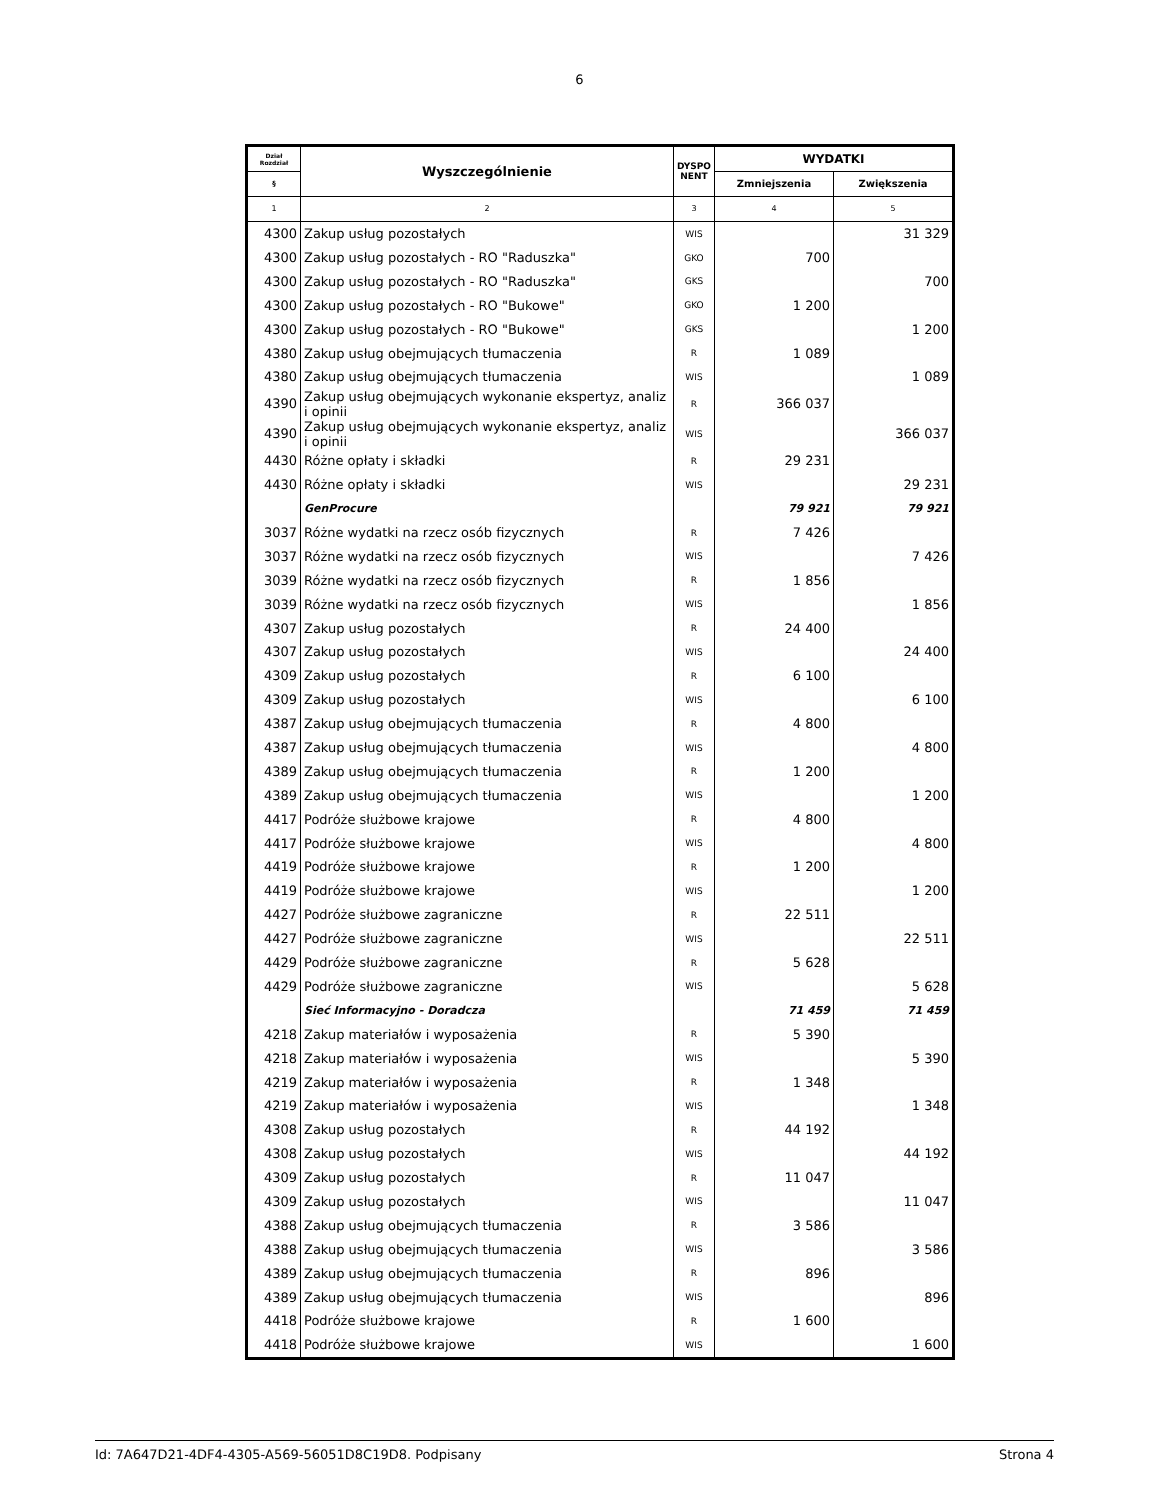6
| Dział Rozdział | Wyszczególnienie | DYSPO NENT | WYDATKI | |
| --- | --- | --- | --- | --- |
| § | | | Zmniejszenia | Zwiększenia |
| 1 | 2 | 3 | 4 | 5 |
| 4300 | Zakup usług pozostałych | WIS | | 31 329 |
| 4300 | Zakup usług pozostałych - RO "Raduszka" | GKO | 700 | |
| 4300 | Zakup usług pozostałych - RO "Raduszka" | GKS | | 700 |
| 4300 | Zakup usług pozostałych - RO "Bukowe" | GKO | 1 200 | |
| 4300 | Zakup usług pozostałych - RO "Bukowe" | GKS | | 1 200 |
| 4380 | Zakup usług obejmujących tłumaczenia | R | 1 089 | |
| 4380 | Zakup usług obejmujących tłumaczenia | WIS | | 1 089 |
| 4390 | Zakup usług obejmujących wykonanie ekspertyz, analiz i opinii | R | 366 037 | |
| 4390 | Zakup usług obejmujących wykonanie ekspertyz, analiz i opinii | WIS | | 366 037 |
| 4430 | Różne opłaty i składki | R | 29 231 | |
| 4430 | Różne opłaty i składki | WIS | | 29 231 |
| | GenProcure | | 79 921 | 79 921 |
| 3037 | Różne wydatki na rzecz osób fizycznych | R | 7 426 | |
| 3037 | Różne wydatki na rzecz osób fizycznych | WIS | | 7 426 |
| 3039 | Różne wydatki na rzecz osób fizycznych | R | 1 856 | |
| 3039 | Różne wydatki na rzecz osób fizycznych | WIS | | 1 856 |
| 4307 | Zakup usług pozostałych | R | 24 400 | |
| 4307 | Zakup usług pozostałych | WIS | | 24 400 |
| 4309 | Zakup usług pozostałych | R | 6 100 | |
| 4309 | Zakup usług pozostałych | WIS | | 6 100 |
| 4387 | Zakup usług obejmujących tłumaczenia | R | 4 800 | |
| 4387 | Zakup usług obejmujących tłumaczenia | WIS | | 4 800 |
| 4389 | Zakup usług obejmujących tłumaczenia | R | 1 200 | |
| 4389 | Zakup usług obejmujących tłumaczenia | WIS | | 1 200 |
| 4417 | Podróże służbowe krajowe | R | 4 800 | |
| 4417 | Podróże służbowe krajowe | WIS | | 4 800 |
| 4419 | Podróże służbowe krajowe | R | 1 200 | |
| 4419 | Podróże służbowe krajowe | WIS | | 1 200 |
| 4427 | Podróże służbowe zagraniczne | R | 22 511 | |
| 4427 | Podróże służbowe zagraniczne | WIS | | 22 511 |
| 4429 | Podróże służbowe zagraniczne | R | 5 628 | |
| 4429 | Podróże służbowe zagraniczne | WIS | | 5 628 |
| | Sieć Informacyjno - Doradcza | | 71 459 | 71 459 |
| 4218 | Zakup materiałów i wyposażenia | R | 5 390 | |
| 4218 | Zakup materiałów i wyposażenia | WIS | | 5 390 |
| 4219 | Zakup materiałów i wyposażenia | R | 1 348 | |
| 4219 | Zakup materiałów i wyposażenia | WIS | | 1 348 |
| 4308 | Zakup usług pozostałych | R | 44 192 | |
| 4308 | Zakup usług pozostałych | WIS | | 44 192 |
| 4309 | Zakup usług pozostałych | R | 11 047 | |
| 4309 | Zakup usług pozostałych | WIS | | 11 047 |
| 4388 | Zakup usług obejmujących tłumaczenia | R | 3 586 | |
| 4388 | Zakup usług obejmujących tłumaczenia | WIS | | 3 586 |
| 4389 | Zakup usług obejmujących tłumaczenia | R | 896 | |
| 4389 | Zakup usług obejmujących tłumaczenia | WIS | | 896 |
| 4418 | Podróże służbowe krajowe | R | 1 600 | |
| 4418 | Podróże służbowe krajowe | WIS | | 1 600 |
Id: 7A647D21-4DF4-4305-A569-56051D8C19D8. Podpisany Strona 4